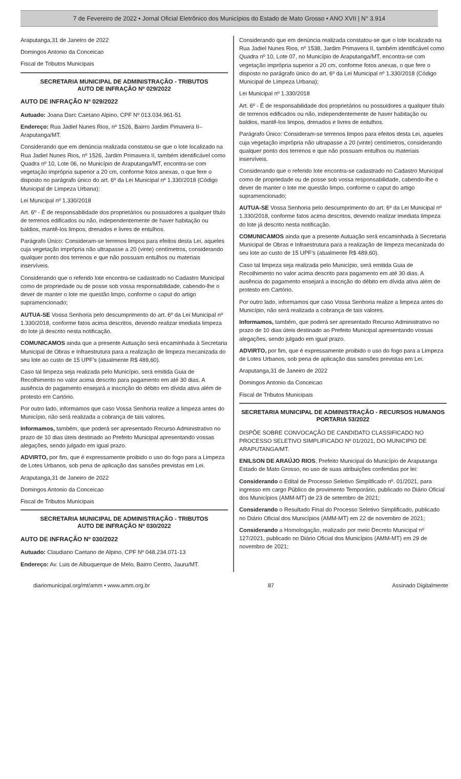7 de Fevereiro de 2022 • Jornal Oficial Eletrônico dos Municípios do Estado de Mato Grosso • ANO XVII | N° 3.914
Araputanga,31 de Janeiro de 2022
Domingos Antonio da Conceicao
Fiscal de Tributos Municipais
SECRETARIA MUNICIPAL DE ADMINISTRAÇÃO - TRIBUTOS
AUTO DE INFRAÇÃO Nº 029/2022
AUTO DE INFRAÇÃO Nº 029/2022
Autuado: Joana Darc Caetano Alpino, CPF Nº 013.034.961-51
Endereço: Rua Jadiel Nunes Rios, nº 1526, Bairro Jardim Pimavera II–Araputanga/MT.
Considerando que em denúncia realizada constatou-se que o lote localizado na Rua Jadiel Nunes Rios, nº 1526, Jardim Primavera II, também identificável como Quadra nº 10, Lote 06, no Município de Araputanga/MT, encontra-se com vegetação imprópria superior a 20 cm, conforme fotos anexas, o que fere o disposto no parágrafo único do art. 6º da Lei Municipal nº 1.330/2018 (Código Municipal de Limpeza Urbana);
Lei Municipal nº 1.330/2018
Art. 6º - É de responsabilidade dos proprietários ou possuidores a qualquer título de terrenos edificados ou não, independentemente de haver habitação ou baldios, mantê-los limpos, drenados e livres de entulhos.
Parágrafo Único: Consideram-se terrenos limpos para efeitos desta Lei, aqueles cuja vegetação imprópria não ultrapasse a 20 (vinte) centímetros, considerando qualquer ponto dos terrenos e que não possuam entulhos ou materiais inservíveis.
Considerando que o referido lote encontra-se cadastrado no Cadastro Municipal como de propriedade ou de posse sob vossa responsabilidade, cabendo-lhe o dever de manter o lote me questão limpo, conforme o caput do artigo supramencionado;
AUTUA-SE Vossa Senhoria pelo descumprimento do art. 6º da Lei Municipal nº 1.330/2018, conforme fatos acima descritos, devendo realizar imediata limpeza do lote já descrito nesta notificação.
COMUNICAMOS ainda que a presente Autuação será encaminhada à Secretaria Municipal de Obras e Infraestrutura para a realização de limpeza mecanizada do seu lote ao custo de 15 UPF's (atualmente R$ 489,60).
Caso tal limpeza seja realizada pelo Município, será emitida Guia de Recolhimento no valor acima descrito para pagamento em até 30 dias. A ausência do pagamento ensejará a inscrição do débito em dívida ativa além de protesto em Cartório.
Por outro lado, informamos que caso Vossa Senhoria realize a limpeza antes do Município, não será realizada a cobrança de tais valores.
Informamos, também, que poderá ser apresentado Recurso Administrativo no prazo de 10 dias úteis destinado ao Prefeito Municipal apresentando vossas alegações, sendo julgado em igual prazo.
ADVIRTO, por fim, que é expressamente proibido o uso do fogo para a Limpeza de Lotes Urbanos, sob pena de aplicação das sansões previstas em Lei.
Araputanga,31 de Janeiro de 2022
Domingos Antonio da Conceicao
Fiscal de Tributos Municipais
SECRETARIA MUNICIPAL DE ADMINISTRAÇÃO - TRIBUTOS
AUTO DE INFRAÇÃO Nº 030/2022
AUTO DE INFRAÇÃO Nº 030/2022
Autuado: Claudiano Caetano de Alpino, CPF Nº 048.234.071-13
Endereço: Av. Luis de Albuquerque de Melo, Bairro Centro, Jauru/MT.
Considerando que em denúncia realizada constatou-se que o lote localizado na Rua Jadiel Nunes Rios, nº 1538, Jardim Primavera II, também identificável como Quadra nº 10, Lote 07, no Município de Araputanga/MT, encontra-se com vegetação imprópria superior a 20 cm, conforme fotos anexas, o que fere o disposto no parágrafo único do art. 6º da Lei Municipal nº 1.330/2018 (Código Municipal de Limpeza Urbana);
Lei Municipal nº 1.330/2018
Art. 6º - É de responsabilidade dos proprietários ou possuidores a qualquer título de terrenos edificados ou não, independentemente de haver habitação ou baldios, mantê-los limpos, drenados e livres de entulhos.
Parágrafo Único: Consideram-se terrenos limpos para efeitos desta Lei, aqueles cuja vegetação imprópria não ultrapasse a 20 (vinte) centímetros, considerando qualquer ponto dos terrenos e que não possuam entulhos ou materiais inservíveis.
Considerando que o referido lote encontra-se cadastrado no Cadastro Municipal como de propriedade ou de posse sob vossa responsabilidade, cabendo-lhe o dever de manter o lote me questão limpo, conforme o caput do artigo supramencionado;
AUTUA-SE Vossa Senhoria pelo descumprimento do art. 6º da Lei Municipal nº 1.330/2018, conforme fatos acima descritos, devendo realizar imediata limpeza do lote já descrito nesta notificação.
COMUNICAMOS ainda que a presente Autuação será encaminhada à Secretaria Municipal de Obras e Infraestrutura para a realização de limpeza mecanizada do seu lote ao custo de 15 UPF's (atualmente R$ 489,60).
Caso tal limpeza seja realizada pelo Município, será emitida Guia de Recolhimento no valor acima descrito para pagamento em até 30 dias. A ausência do pagamento ensejará a inscrição do débito em dívida ativa além de protesto em Cartório.
Por outro lado, informamos que caso Vossa Senhoria realize a limpeza antes do Município, não será realizada a cobrança de tais valores.
Informamos, também, que poderá ser apresentado Recurso Administrativo no prazo de 10 dias úteis destinado ao Prefeito Municipal apresentando vossas alegações, sendo julgado em igual prazo.
ADVIRTO, por fim, que é expressamente proibido o uso do fogo para a Limpeza de Lotes Urbanos, sob pena de aplicação das sansões previstas em Lei.
Araputanga,31 de Janeiro de 2022
Domingos Antonio da Conceicao
Fiscal de Tributos Municipais
SECRETARIA MUNICIPAL DE ADMINISTRAÇÃO - RECURSOS HUMANOS
PORTARIA 53/2022
DISPÕE SOBRE CONVOCAÇÃO DE CANDIDATO CLASSIFICADO NO PROCESSO SELETIVO SIMPLIFICADO Nº 01/2021, DO MUNICIPIO DE ARAPUTANGA/MT.
ENILSON DE ARAÚJO RIOS, Prefeito Municipal do Município de Araputanga Estado de Mato Grosso, no uso de suas atribuições conferidas por lei:
Considerando o Edital de Processo Seletivo Simplificado nº. 01/2021, para ingresso em cargo Público de provimento Temporário, publicado no Diário Oficial dos Municípios (AMM-MT) de 23 de setembro de 2021;
Considerando o Resultado Final do Processo Seletivo Simplificado, publicado no Diário Oficial dos Municípios (AMM-MT) em 22 de novembro de 2021;
Considerando a Homologação, realizado por meio Decreto Municipal nº 127/2021, publicado no Diário Oficial dos Municípios (AMM-MT) em 29 de novembro de 2021;
diariomunicipal.org/mt/amm • www.amm.org.br 87 Assinado Digitalmente